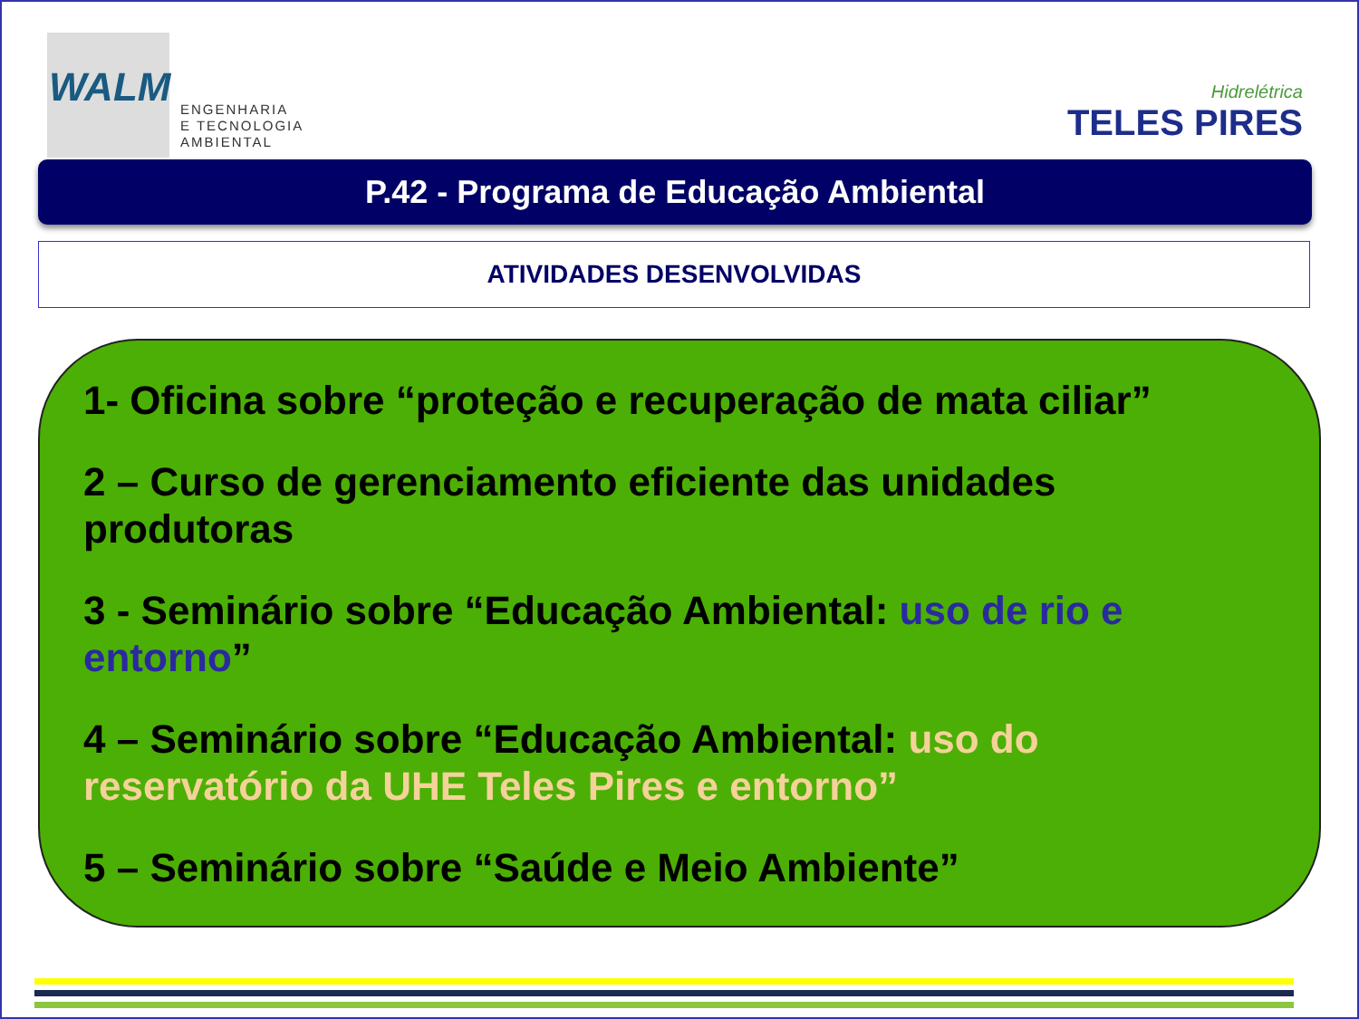WALM
ENGENHARIA
E TECNOLOGIA
AMBIENTAL
Hidrelétrica
TELES PIRES
P.42 - Programa de Educação Ambiental
ATIVIDADES DESENVOLVIDAS
1- Oficina sobre “proteção e recuperação de mata ciliar”
2 – Curso de gerenciamento eficiente das unidades produtoras
3 - Seminário sobre “Educação Ambiental: uso de rio e entorno”
4 – Seminário sobre “Educação Ambiental: uso do
reservatório da UHE Teles Pires e entorno”
5 – Seminário sobre “Saúde e Meio Ambiente”